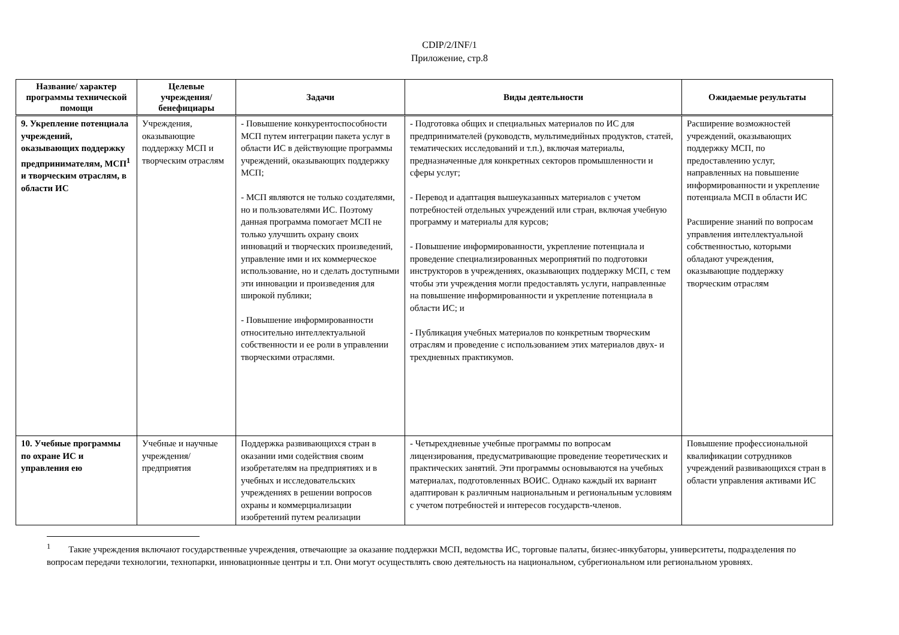CDIP/2/INF/1
Приложение, стр.8
| Название/ характер программы технической помощи | Целевые учреждения/ бенефициары | Задачи | Виды деятельности | Ожидаемые результаты |
| --- | --- | --- | --- | --- |
| 9. Укрепление потенциала учреждений, оказывающих поддержку предпринимателям, МСП<sup>1</sup> и творческим отраслям, в области ИС | Учреждения, оказывающие поддержку МСП и творческим отраслям | - Повышение конкурентоспособности МСП путем интеграции пакета услуг в области ИС в действующие программы учреждений, оказывающих поддержку МСП; - МСП являются не только создателями, но и пользователями ИС. Поэтому данная программа помогает МСП не только улучшить охрану своих инноваций и творческих произведений, управление ими и их коммерческое использование, но и сделать доступными эти инновации и произведения для широкой публики; - Повышение информированности относительно интеллектуальной собственности и ее роли в управлении творческими отраслями. | - Подготовка общих и специальных материалов по ИС для предпринимателей (руководств, мультимедийных продуктов, статей, тематических исследований и т.п.), включая материалы, предназначенные для конкретных секторов промышленности и сферы услуг; - Перевод и адаптация вышеуказанных материалов с учетом потребностей отдельных учреждений или стран, включая учебную программу и материалы для курсов; - Повышение информированности, укрепление потенциала и проведение специализированных мероприятий по подготовки инструкторов в учреждениях, оказывающих поддержку МСП, с тем чтобы эти учреждения могли предоставлять услуги, направленные на повышение информированности и укрепление потенциала в области ИС; и - Публикация учебных материалов по конкретным творческим отраслям и проведение с использованием этих материалов двух- и трехдневных практикумов. | Расширение возможностей учреждений, оказывающих поддержку МСП, по предоставлению услуг, направленных на повышение информированности и укрепление потенциала МСП в области ИС Расширение знаний по вопросам управления интеллектуальной собственностью, которыми обладают учреждения, оказывающие поддержку творческим отраслям |
| 10. Учебные программы по охране ИС и управления ею | Учебные и научные учреждения/ предприятия | Поддержка развивающихся стран в оказании ими содействия своим изобретателям на предприятиях и в учебных и исследовательских учреждениях в решении вопросов охраны и коммерциализации изобретений путем реализации | - Четырехдневные учебные программы по вопросам лицензирования, предусматривающие проведение теоретических и практических занятий. Эти программы основываются на учебных материалах, подготовленных ВОИС. Однако каждый их вариант адаптирован к различным национальным и региональным условиям с учетом потребностей и интересов государств-членов. | Повышение профессиональной квалификации сотрудников учреждений развивающихся стран в области управления активами ИС |
<sup>1</sup> Такие учреждения включают государственные учреждения, отвечающие за оказание поддержки МСП, ведомства ИС, торговые палаты, бизнес-инкубаторы, университеты, подразделения по вопросам передачи технологии, технопарки, инновационные центры и т.п. Они могут осуществлять свою деятельность на национальном, субрегиональном или региональном уровнях.